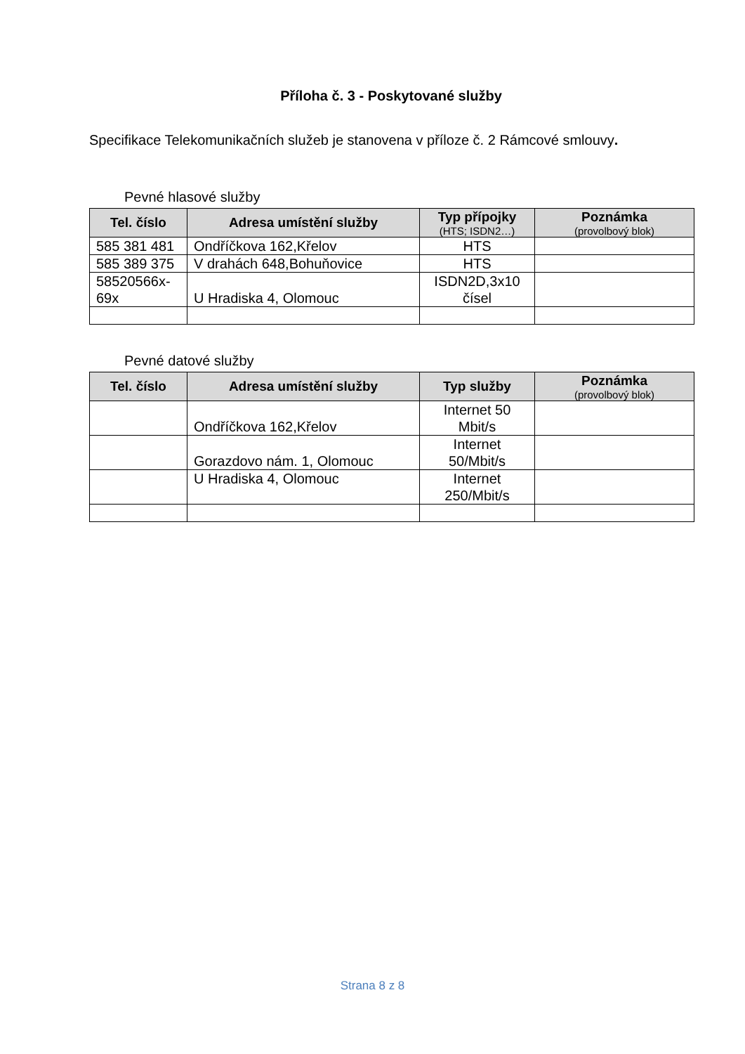Příloha č. 3 - Poskytované služby
Specifikace Telekomunikačních služeb je stanovena v příloze č. 2 Rámcové smlouvy.
Pevné hlasové služby
| Tel. číslo | Adresa umístění služby | Typ přípojky (HTS; ISDN2…) | Poznámka (provolbový blok) |
| --- | --- | --- | --- |
| 585 381 481 | Ondříčkova 162,Křelov | HTS | |
| 585 389 375 | V drahách 648,Bohuňovice | HTS | |
| 58520566x- 69x | U Hradiska 4, Olomouc | ISDN2D,3x10 čísel | |
Pevné datové služby
| Tel. číslo | Adresa umístění služby | Typ služby | Poznámka (provolbový blok) |
| --- | --- | --- | --- |
| | Ondříčkova 162,Křelov | Internet 50 Mbit/s | |
| | Gorazdovo nám. 1, Olomouc | Internet 50/Mbit/s | |
| | U Hradiska 4, Olomouc | Internet 250/Mbit/s | |
Strana 8 z 8